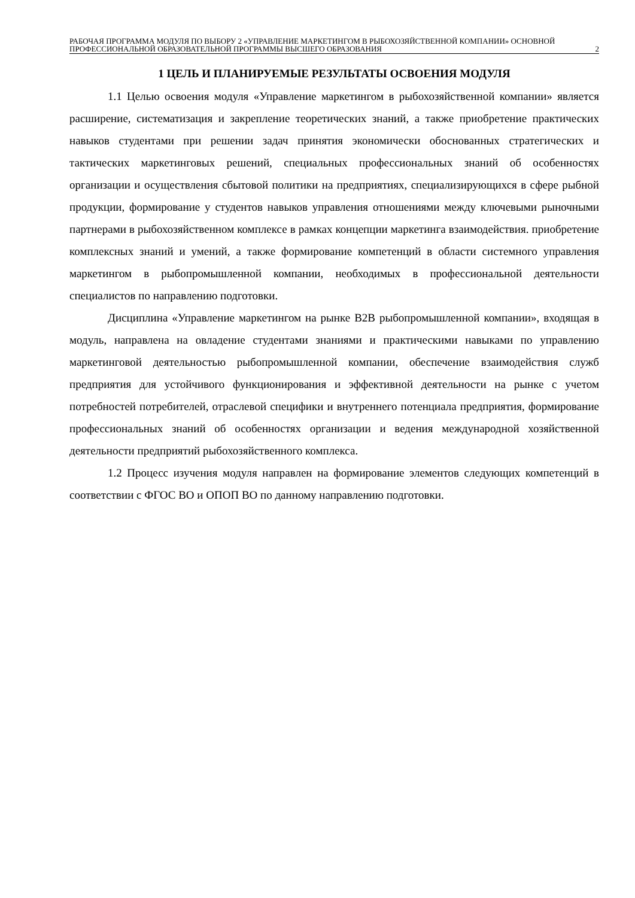РАБОЧАЯ ПРОГРАММА МОДУЛЯ ПО ВЫБОРУ 2 «УПРАВЛЕНИЕ МАРКЕТИНГОМ В РЫБОХОЗЯЙСТВЕННОЙ КОМПАНИИ» ОСНОВНОЙ ПРОФЕССИОНАЛЬНОЙ ОБРАЗОВАТЕЛЬНОЙ ПРОГРАММЫ ВЫСШЕГО ОБРАЗОВАНИЯ
2
1 ЦЕЛЬ И ПЛАНИРУЕМЫЕ РЕЗУЛЬТАТЫ ОСВОЕНИЯ МОДУЛЯ
1.1 Целью освоения модуля «Управление маркетингом в рыбохозяйственной компании» является расширение, систематизация и закрепление теоретических знаний, а также приобретение практических навыков студентами при решении задач принятия экономически обоснованных стратегических и тактических маркетинговых решений, специальных профессиональных знаний об особенностях организации и осуществления сбытовой политики на предприятиях, специализирующихся в сфере рыбной продукции, формирование у студентов навыков управления отношениями между ключевыми рыночными партнерами в рыбохозяйственном комплексе в рамках концепции маркетинга взаимодействия. приобретение комплексных знаний и умений, а также формирование компетенций в области системного управления маркетингом в рыбопромышленной компании, необходимых в профессиональной деятельности специалистов по направлению подготовки.
Дисциплина «Управление маркетингом на рынке B2B рыбопромышленной компании», входящая в модуль, направлена на овладение студентами знаниями и практическими навыками по управлению маркетинговой деятельностью рыбопромышленной компании, обеспечение взаимодействия служб предприятия для устойчивого функционирования и эффективной деятельности на рынке с учетом потребностей потребителей, отраслевой специфики и внутреннего потенциала предприятия, формирование профессиональных знаний об особенностях организации и ведения международной хозяйственной деятельности предприятий рыбохозяйственного комплекса.
1.2 Процесс изучения модуля направлен на формирование элементов следующих компетенций в соответствии с ФГОС ВО и ОПОП ВО по данному направлению подготовки.